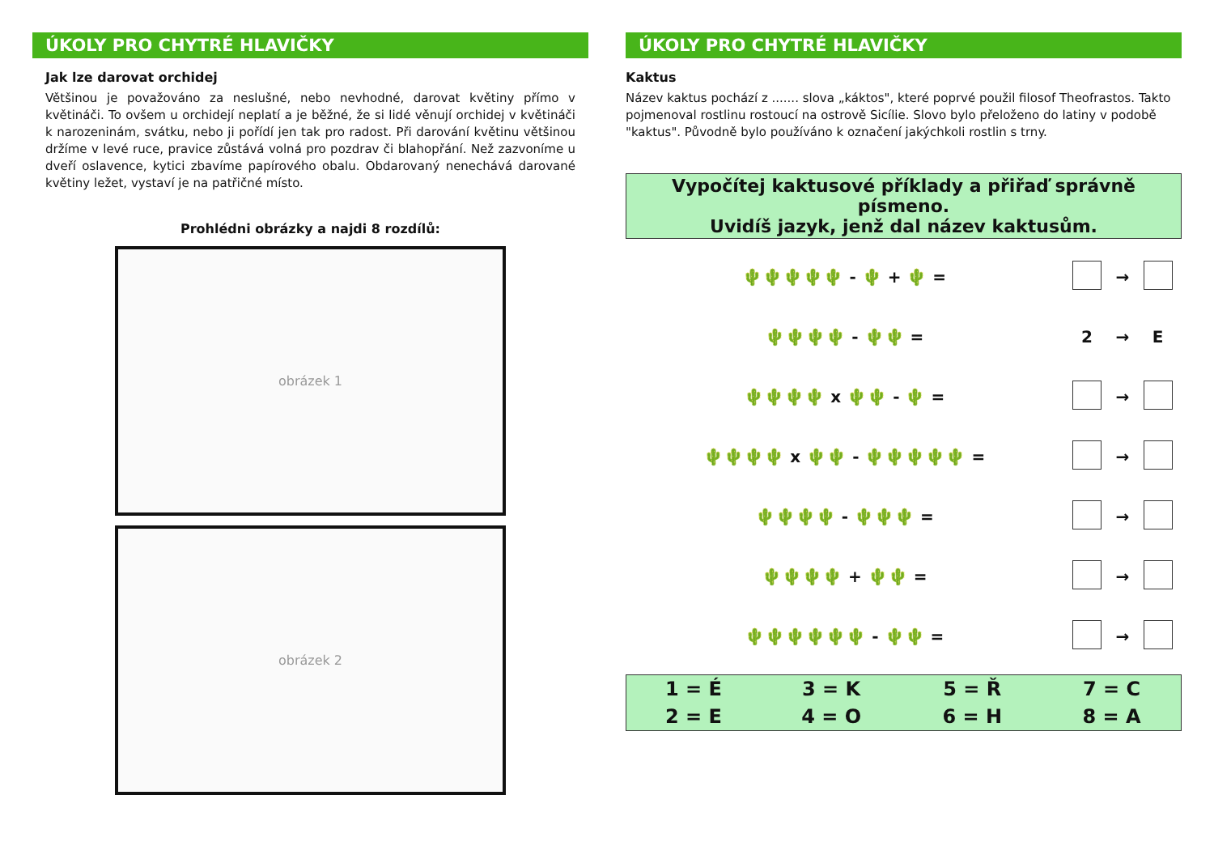ÚKOLY PRO CHYTRÉ HLAVIČKY
Jak lze darovat orchidej
Většinou je považováno za neslušné, nebo nevhodné, darovat květiny přímo v květináči. To ovšem u orchidejí neplatí a je běžné, že si lidé věnují orchidej v květináči k narozeninám, svátku, nebo ji pořídí jen tak pro radost. Při darování květinu většinou držíme v levé ruce, pravice zůstává volná pro pozdrav či blahopřání. Než zazvoníme u dveří oslavence, kytici zbavíme papírového obalu. Obdarovaný nenechává darované květiny ležet, vystaví je na patřičné místo.
Prohlédni obrázky a najdi 8 rozdílů:
obrázek 1
obrázek 2
ÚKOLY PRO CHYTRÉ HLAVIČKY
Kaktus
Název kaktus pochází z ....... slova „káktos", které poprvé použil filosof Theofrastos. Takto pojmenoval rostlinu rostoucí na ostrově Sicílie. Slovo bylo přeloženo do latiny v podobě "kaktus". Původně bylo používáno k označení jakýchkoli rostlin s trny.
Vypočítej kaktusové příklady a přiřaď správně písmeno.
Uvidíš jazyk, jenž dal název kaktusům.
| 🌵🌵🌵🌵🌵 - 🌵 + 🌵 = | | → | |
| 🌵🌵🌵🌵 - 🌵🌵 = | 2 | → | E |
| 🌵🌵🌵🌵 x 🌵🌵 - 🌵 = | | → | |
| 🌵🌵🌵🌵 x 🌵🌵 - 🌵🌵🌵🌵🌵 = | | → | |
| 🌵🌵🌵🌵 - 🌵🌵🌵 = | | → | |
| 🌵🌵🌵🌵 + 🌵🌵 = | | → | |
| 🌵🌵🌵🌵🌵🌵 - 🌵🌵 = | | → | |
| 1 = É | 3 = K | 5 = Ř | 7 = C |
| 2 = E | 4 = O | 6 = H | 8 = A |